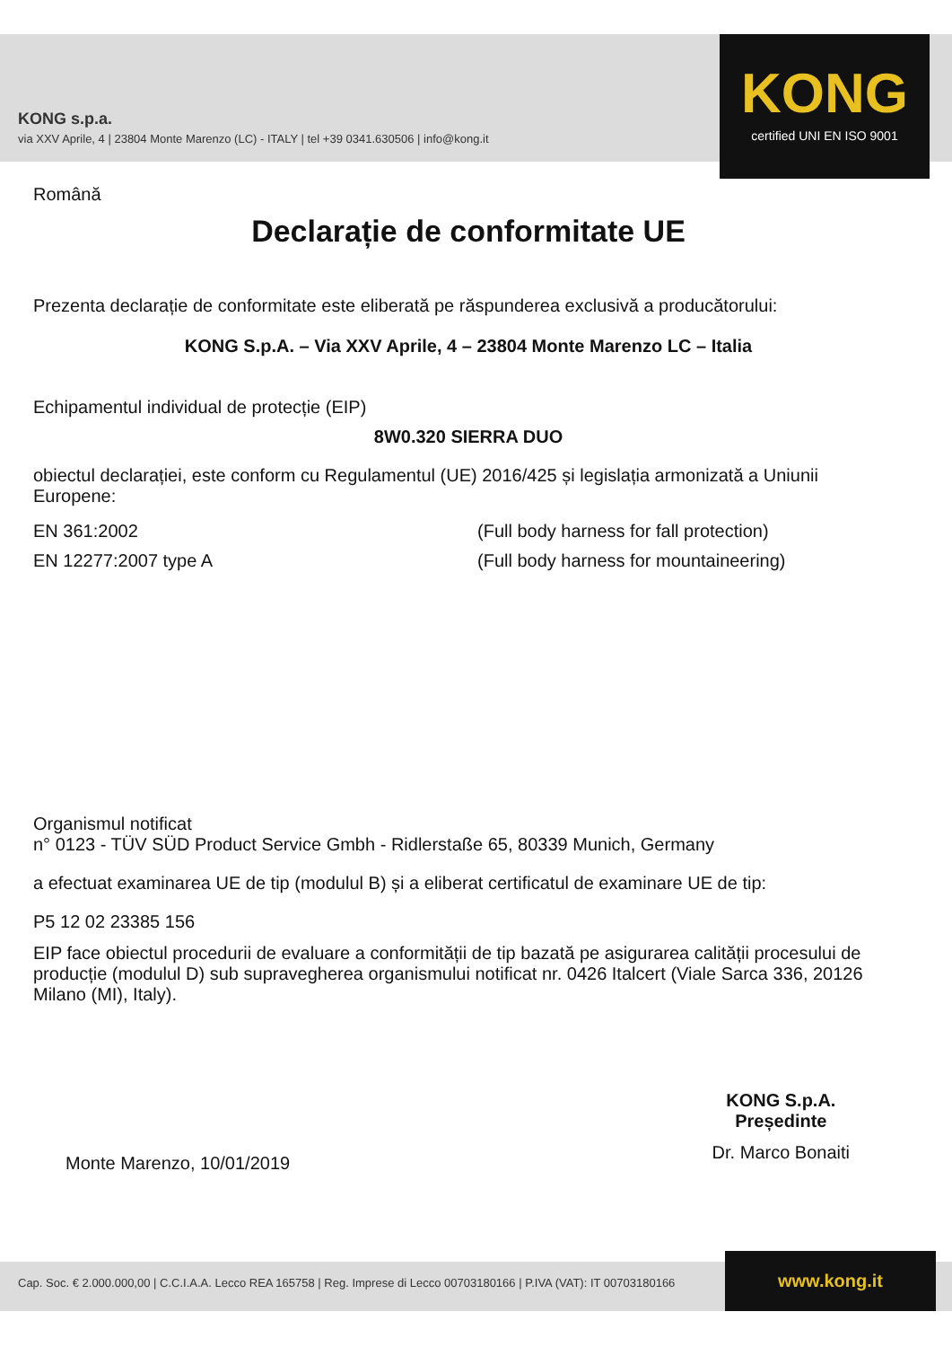KONG s.p.a.
via XXV Aprile, 4 | 23804 Monte Marenzo (LC) - ITALY | tel +39 0341.630506 | info@kong.it
KONG
certified UNI EN ISO 9001
Română
Declarație de conformitate UE
Prezenta declarație de conformitate este eliberată pe răspunderea exclusivă a producătorului:
KONG S.p.A. – Via XXV Aprile, 4 – 23804 Monte Marenzo LC – Italia
Echipamentul individual de protecție (EIP)
8W0.320 SIERRA DUO
obiectul declarației, este conform cu Regulamentul (UE) 2016/425 și legislația armonizată a Uniunii Europene:
EN 361:2002 (Full body harness for fall protection)
EN 12277:2007 type A (Full body harness for mountaineering)
Organismul notificat
n° 0123 - TÜV SÜD Product Service Gmbh - Ridlerstaße 65, 80339 Munich, Germany
a efectuat examinarea UE de tip (modulul B) și a eliberat certificatul de examinare UE de tip:
P5 12 02 23385 156
EIP face obiectul procedurii de evaluare a conformității de tip bazată pe asigurarea calității procesului de producție (modulul D) sub supravegherea organismului notificat nr. 0426 Italcert (Viale Sarca 336, 20126 Milano (MI), Italy).
Monte Marenzo, 10/01/2019
KONG S.p.A.
Președinte
Dr. Marco Bonaiti
Cap. Soc. € 2.000.000,00 | C.C.I.A.A. Lecco REA 165758 | Reg. Imprese di Lecco 00703180166 | P.IVA (VAT): IT 00703180166
www.kong.it